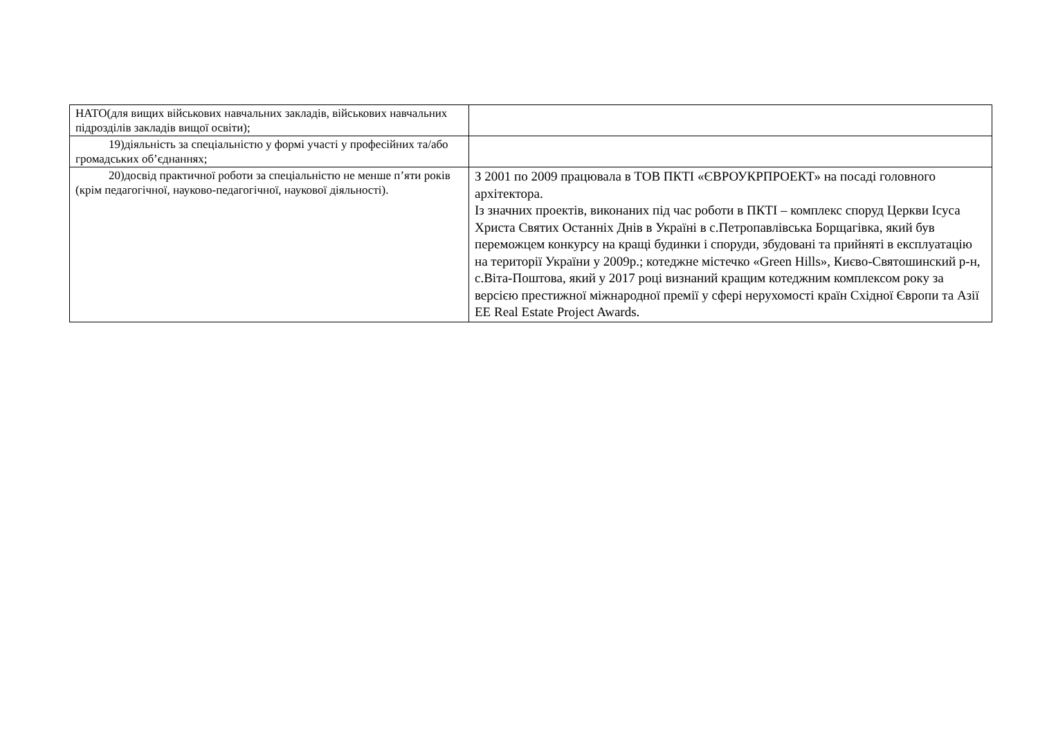| НАТО(для вищих військових навчальних закладів, військових навчальних підрозділів закладів вищої освіти); | |
| 19) діяльність за спеціальністю у формі участі у професійних та/або громадських об’єднаннях; | |
| 20) досвід практичної роботи за спеціальністю не менше п’яти років (крім педагогічної, науково-педагогічної, наукової діяльності). | З 2001 по 2009 працювала в ТОВ ПКТІ «ЄВРОУКРПРОЕКТ» на посаді головного архітектора. Із значних проектів, виконаних під час роботи в ПКТІ – комплекс споруд Церкви Ісуса Христа Святих Останніх Днів в Україні в с.Петропавлівська Борщагівка, який був переможцем конкурсу на кращі будинки і споруди, збудовані та прийняті в експлуатацію на території України у 2009р.; котеджне містечко «Green Hills», Києво-Святошинский р-н, с.Віта-Поштова, який у 2017 році визнаний кращим котеджним комплексом року за версією престижної міжнародної премії у сфері нерухомості країн Східної Європи та Азії EE Real Estate Project Awards. |